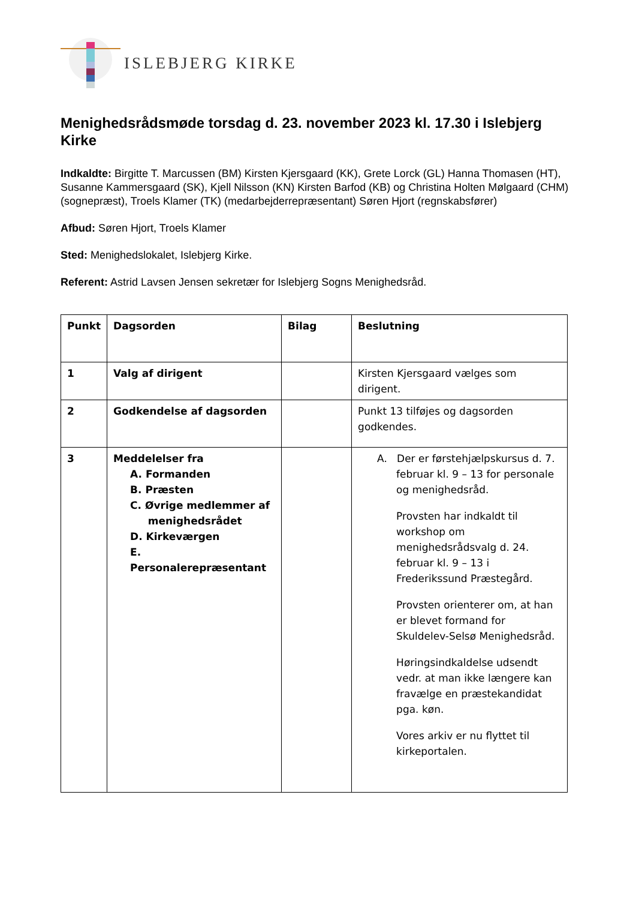ISLEBJERG KIRKE
Menighedsrådsmøde torsdag d. 23. november 2023 kl. 17.30 i Islebjerg Kirke
Indkaldte: Birgitte T. Marcussen (BM) Kirsten Kjersgaard (KK), Grete Lorck (GL) Hanna Thomasen (HT), Susanne Kammersgaard (SK), Kjell Nilsson (KN) Kirsten Barfod (KB) og Christina Holten Mølgaard (CHM) (sognepræst), Troels Klamer (TK) (medarbejderrepræsentant) Søren Hjort (regnskabsfører)
Afbud: Søren Hjort, Troels Klamer
Sted: Menighedslokalet, Islebjerg Kirke.
Referent: Astrid Lavsen Jensen sekretær for Islebjerg Sogns Menighedsråd.
| Punkt | Dagsorden | Bilag | Beslutning |
| --- | --- | --- | --- |
| 1 | Valg af dirigent | | Kirsten Kjersgaard vælges som dirigent. |
| 2 | Godkendelse af dagsorden | | Punkt 13 tilføjes og dagsorden godkendes. |
| 3 | Meddelelser fra A. Formanden B. Præsten C. Øvrige medlemmer af menighedsrådet D. Kirkeværgen E. Personalerepræsentant | | A. Der er førstehjælpskursus d. 7. februar kl. 9 – 13 for personale og menighedsråd. Provsten har indkaldt til workshop om menighedsrådsvalg d. 24. februar kl. 9 – 13 i Frederikssund Præstegård. Provsten orienterer om, at han er blevet formand for Skuldelev-Selsø Menighedsråd. Høringsindkaldelse udsendt vedr. at man ikke længere kan fravælge en præstekandidat pga. køn. Vores arkiv er nu flyttet til kirkeportalen. |